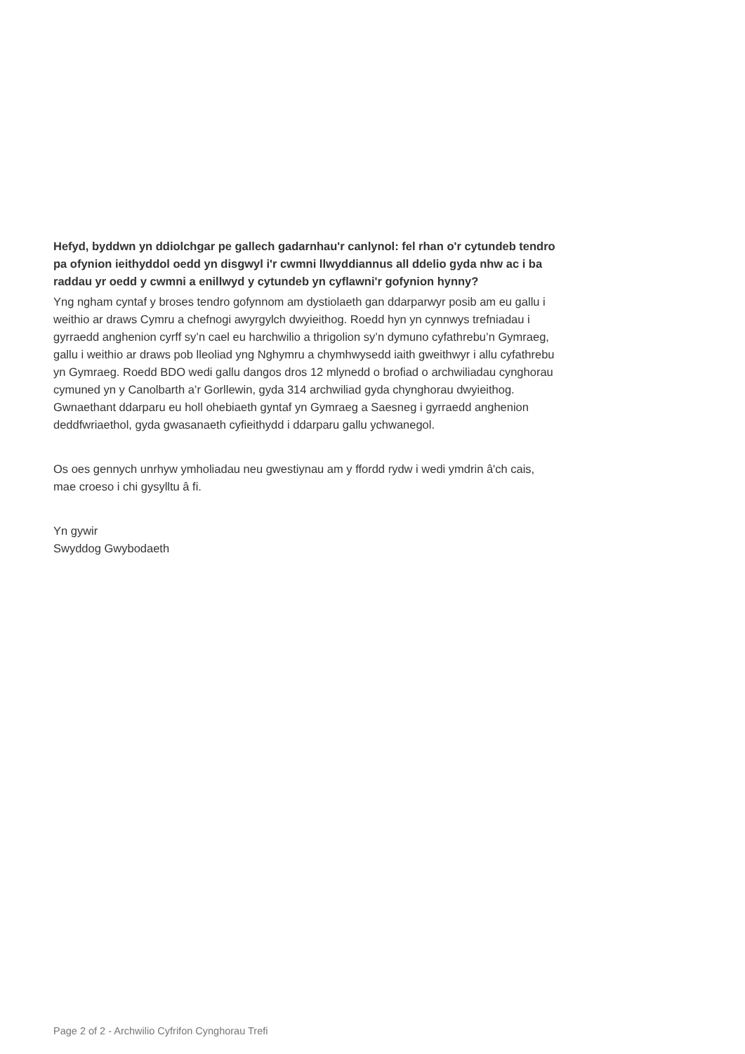Hefyd, byddwn yn ddiolchgar pe gallech gadarnhau'r canlynol: fel rhan o'r cytundeb tendro pa ofynion ieithyddol oedd yn disgwyl i'r cwmni llwyddiannus all ddelio gyda nhw ac i ba raddau yr oedd y cwmni a enillwyd y cytundeb yn cyflawni'r gofynion hynny?
Yng ngham cyntaf y broses tendro gofynnom am dystiolaeth gan ddarparwyr posib am eu gallu i weithio ar draws Cymru a chefnogi awyrgylch dwyieithog. Roedd hyn yn cynnwys trefniadau i gyrraedd anghenion cyrff sy’n cael eu harchwilio a thrigolion sy’n dymuno cyfathrebu’n Gymraeg, gallu i weithio ar draws pob lleoliad yng Nghymru a chymhwysedd iaith gweithwyr i allu cyfathrebu yn Gymraeg. Roedd BDO wedi gallu dangos dros 12 mlynedd o brofiad o archwiliadau cynghorau cymuned yn y Canolbarth a’r Gorllewin, gyda 314 archwiliad gyda chynghorau dwyieithog. Gwnaethant ddarparu eu holl ohebiaeth gyntaf yn Gymraeg a Saesneg i gyrraedd anghenion deddfwriaethol, gyda gwasanaeth cyfieithydd i ddarparu gallu ychwanegol.
Os oes gennych unrhyw ymholiadau neu gwestiynau am y ffordd rydw i wedi ymdrin â'ch cais, mae croeso i chi gysylltu â fi.
Yn gywir
Swyddog Gwybodaeth
Page 2 of 2 - Archwilio Cyfrifon Cynghorau Trefi